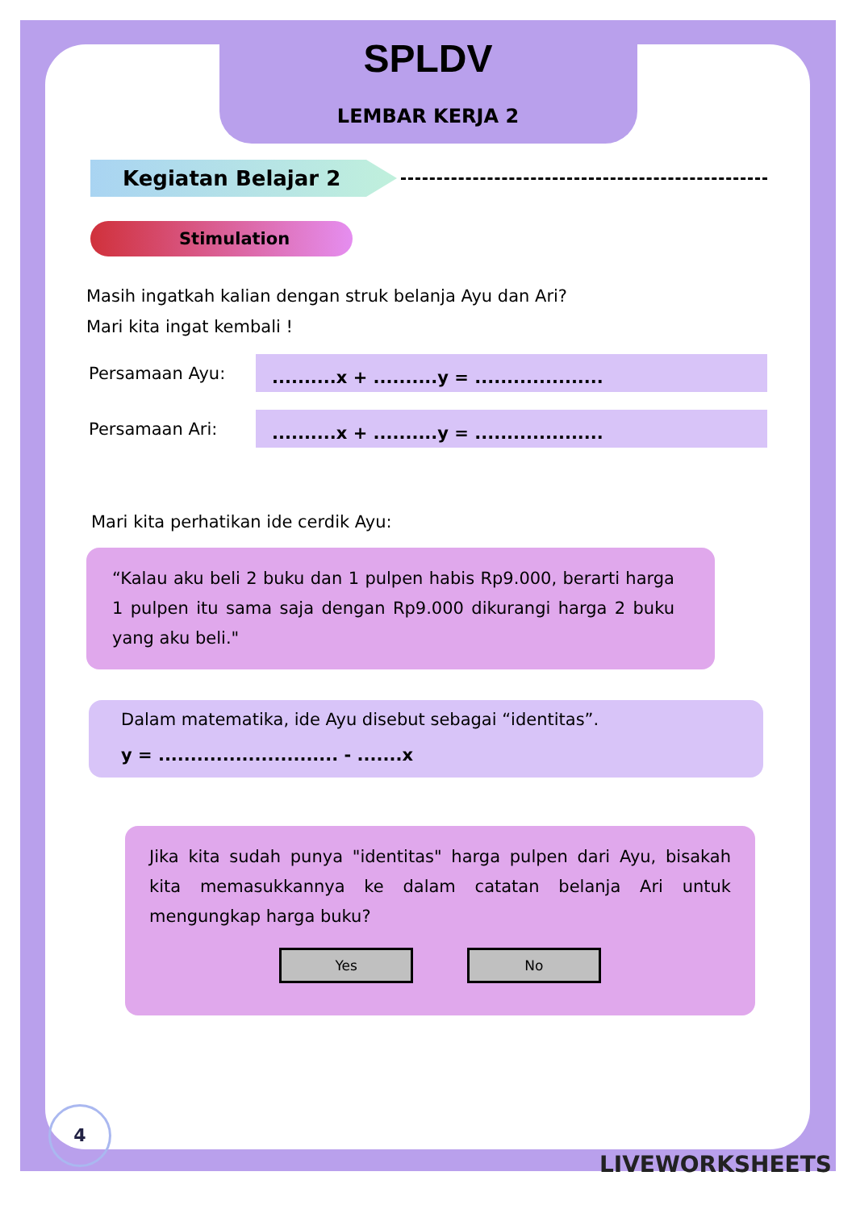SPLDV
LEMBAR KERJA 2
Kegiatan Belajar 2
Stimulation
Masih ingatkah kalian dengan struk belanja Ayu dan Ari?
Mari kita ingat kembali !
Persamaan Ayu:
..........x + ..........y = ....................
Persamaan Ari:
..........x + ..........y = ....................
Mari kita perhatikan ide cerdik Ayu:
“Kalau aku beli 2 buku dan 1 pulpen habis Rp9.000, berarti harga 1 pulpen itu sama saja dengan Rp9.000 dikurangi harga 2 buku yang aku beli."
Dalam matematika, ide Ayu disebut sebagai “identitas”.
y = ............................ - .......x
Jika kita sudah punya "identitas" harga pulpen dari Ayu, bisakah kita memasukkannya ke dalam catatan belanja Ari untuk mengungkap harga buku?
Yes No
4
LIVEWORKSHEETS